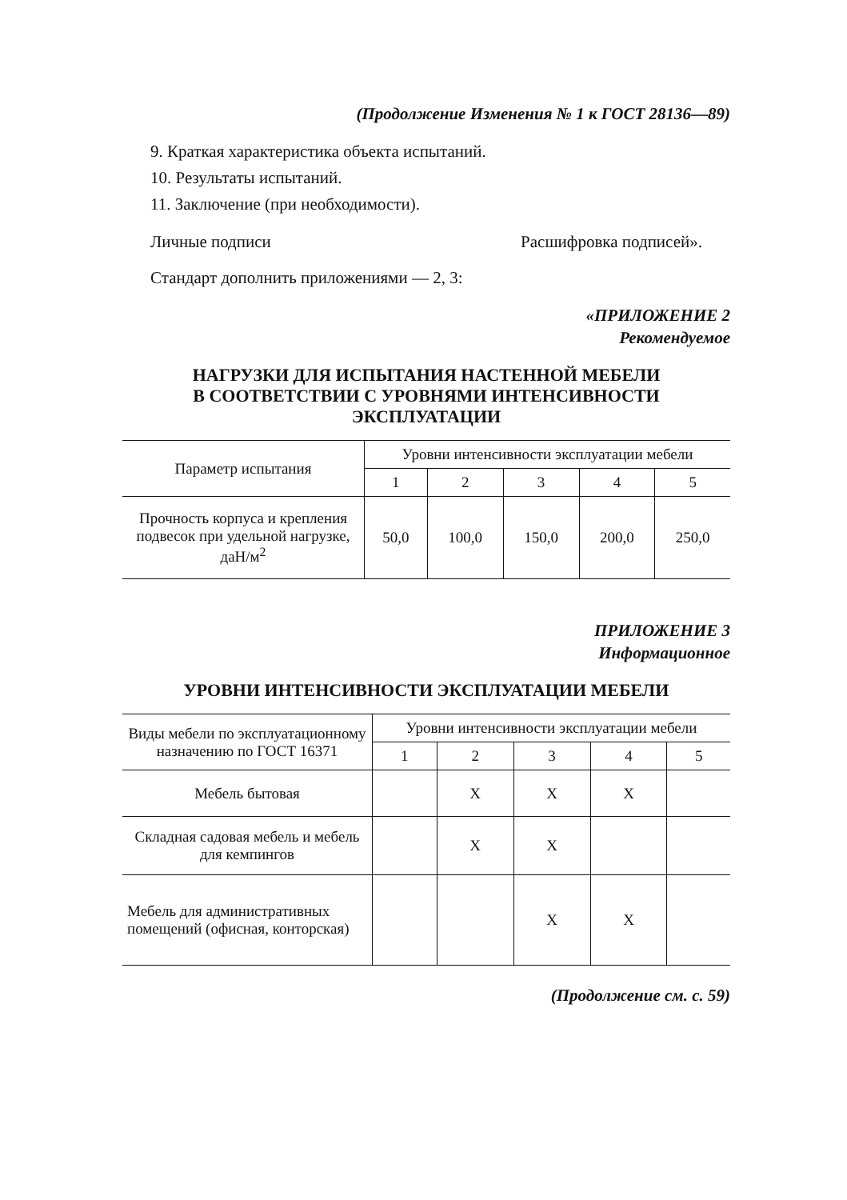(Продолжение Изменения № 1 к ГОСТ 28136—89)
9. Краткая характеристика объекта испытаний.
10. Результаты испытаний.
11. Заключение (при необходимости).
Личные подписи Расшифровка подписей».
Стандарт дополнить приложениями — 2, 3:
«ПРИЛОЖЕНИЕ 2
Рекомендуемое
НАГРУЗКИ ДЛЯ ИСПЫТАНИЯ НАСТЕННОЙ МЕБЕЛИ
В СООТВЕТСТВИИ С УРОВНЯМИ ИНТЕНСИВНОСТИ
ЭКСПЛУАТАЦИИ
| Параметр испытания | Уровни интенсивности эксплуатации мебели | | | | |
| --- | --- | --- | --- | --- | --- |
| | 1 | 2 | 3 | 4 | 5 |
| Прочность корпуса и крепления подвесок при удельной нагрузке, даН/м<sup>2</sup> | 50,0 | 100,0 | 150,0 | 200,0 | 250,0 |
ПРИЛОЖЕНИЕ 3
Информационное
УРОВНИ ИНТЕНСИВНОСТИ ЭКСПЛУАТАЦИИ МЕБЕЛИ
| Виды мебели по эксплуатационному назначению по ГОСТ 16371 | Уровни интенсивности эксплуатации мебели | | | | |
| --- | --- | --- | --- | --- | --- |
| | 1 | 2 | 3 | 4 | 5 |
| Мебель бытовая | | X | X | X | |
| Складная садовая мебель и мебель для кемпингов | | X | X | | |
| Мебель для административных помещений (офисная, конторская) | | | X | X | |
(Продолжение см. с. 59)